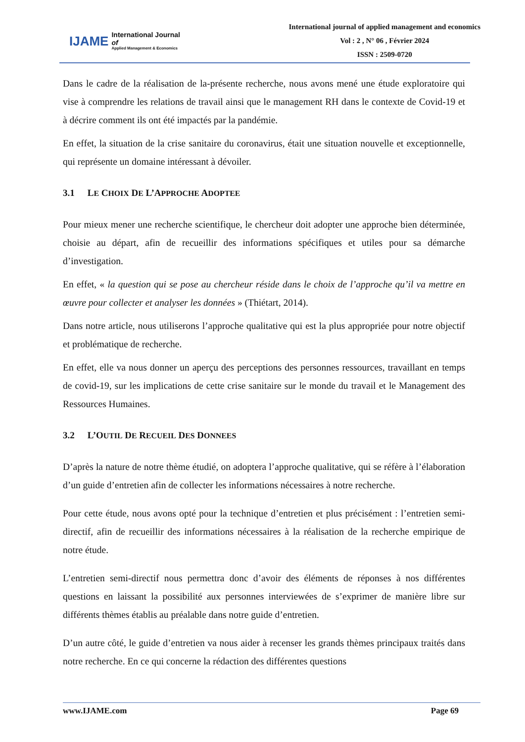IJAME
International Journal
of
Applied Management & Economics
International journal of applied management and economics
Vol : 2 , N° 06 , Février 2024
ISSN : 2509-0720
Dans le cadre de la réalisation de la-présente recherche, nous avons mené une étude exploratoire qui vise à comprendre les relations de travail ainsi que le management RH dans le contexte de Covid-19 et à décrire comment ils ont été impactés par la pandémie.
En effet, la situation de la crise sanitaire du coronavirus, était une situation nouvelle et exceptionnelle, qui représente un domaine intéressant à dévoiler.
3.1 LE CHOIX DE L’APPROCHE ADOPTEE
Pour mieux mener une recherche scientifique, le chercheur doit adopter une approche bien déterminée, choisie au départ, afin de recueillir des informations spécifiques et utiles pour sa démarche d’investigation.
En effet, « la question qui se pose au chercheur réside dans le choix de l’approche qu’il va mettre en œuvre pour collecter et analyser les données » (Thiétart, 2014).
Dans notre article, nous utiliserons l’approche qualitative qui est la plus appropriée pour notre objectif et problématique de recherche.
En effet, elle va nous donner un aperçu des perceptions des personnes ressources, travaillant en temps de covid-19, sur les implications de cette crise sanitaire sur le monde du travail et le Management des Ressources Humaines.
3.2 L’OUTIL DE RECUEIL DES DONNEES
D’après la nature de notre thème étudié, on adoptera l’approche qualitative, qui se réfère à l’élaboration d’un guide d’entretien afin de collecter les informations nécessaires à notre recherche.
Pour cette étude, nous avons opté pour la technique d’entretien et plus précisément : l’entretien semi-directif, afin de recueillir des informations nécessaires à la réalisation de la recherche empirique de notre étude.
L’entretien semi-directif nous permettra donc d’avoir des éléments de réponses à nos différentes questions en laissant la possibilité aux personnes interviewées de s’exprimer de manière libre sur différents thèmes établis au préalable dans notre guide d’entretien.
D’un autre côté, le guide d’entretien va nous aider à recenser les grands thèmes principaux traités dans notre recherche. En ce qui concerne la rédaction des différentes questions
www.IJAME.com Page 69